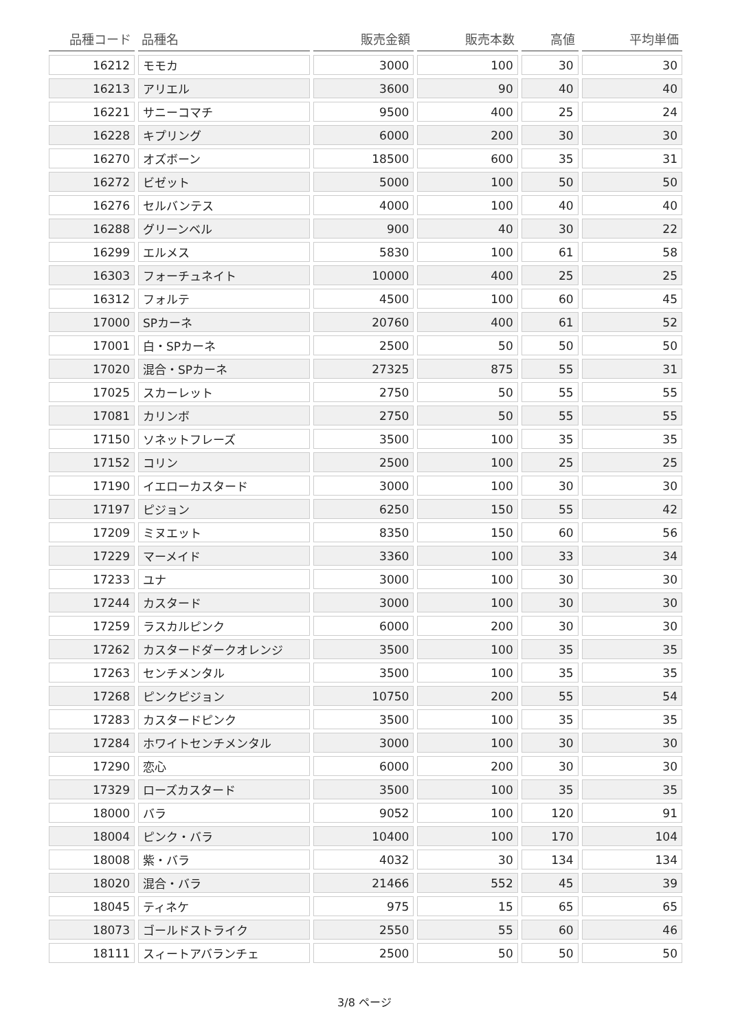| 品種コード | 品種名 | 販売金額 | 販売本数 | 高値 | 平均単価 |
| --- | --- | --- | --- | --- | --- |
| 16212 | モモカ | 3000 | 100 | 30 | 30 |
| 16213 | アリエル | 3600 | 90 | 40 | 40 |
| 16221 | サニーコマチ | 9500 | 400 | 25 | 24 |
| 16228 | キプリング | 6000 | 200 | 30 | 30 |
| 16270 | オズボーン | 18500 | 600 | 35 | 31 |
| 16272 | ビゼット | 5000 | 100 | 50 | 50 |
| 16276 | セルバンテス | 4000 | 100 | 40 | 40 |
| 16288 | グリーンベル | 900 | 40 | 30 | 22 |
| 16299 | エルメス | 5830 | 100 | 61 | 58 |
| 16303 | フォーチュネイト | 10000 | 400 | 25 | 25 |
| 16312 | フォルテ | 4500 | 100 | 60 | 45 |
| 17000 | SPカーネ | 20760 | 400 | 61 | 52 |
| 17001 | 白・SPカーネ | 2500 | 50 | 50 | 50 |
| 17020 | 混合・SPカーネ | 27325 | 875 | 55 | 31 |
| 17025 | スカーレット | 2750 | 50 | 55 | 55 |
| 17081 | カリンボ | 2750 | 50 | 55 | 55 |
| 17150 | ソネットフレーズ | 3500 | 100 | 35 | 35 |
| 17152 | コリン | 2500 | 100 | 25 | 25 |
| 17190 | イエローカスタード | 3000 | 100 | 30 | 30 |
| 17197 | ピジョン | 6250 | 150 | 55 | 42 |
| 17209 | ミヌエット | 8350 | 150 | 60 | 56 |
| 17229 | マーメイド | 3360 | 100 | 33 | 34 |
| 17233 | ユナ | 3000 | 100 | 30 | 30 |
| 17244 | カスタード | 3000 | 100 | 30 | 30 |
| 17259 | ラスカルピンク | 6000 | 200 | 30 | 30 |
| 17262 | カスタードダークオレンジ | 3500 | 100 | 35 | 35 |
| 17263 | センチメンタル | 3500 | 100 | 35 | 35 |
| 17268 | ピンクピジョン | 10750 | 200 | 55 | 54 |
| 17283 | カスタードピンク | 3500 | 100 | 35 | 35 |
| 17284 | ホワイトセンチメンタル | 3000 | 100 | 30 | 30 |
| 17290 | 恋心 | 6000 | 200 | 30 | 30 |
| 17329 | ローズカスタード | 3500 | 100 | 35 | 35 |
| 18000 | バラ | 9052 | 100 | 120 | 91 |
| 18004 | ピンク・バラ | 10400 | 100 | 170 | 104 |
| 18008 | 紫・バラ | 4032 | 30 | 134 | 134 |
| 18020 | 混合・バラ | 21466 | 552 | 45 | 39 |
| 18045 | ティネケ | 975 | 15 | 65 | 65 |
| 18073 | ゴールドストライク | 2550 | 55 | 60 | 46 |
| 18111 | スィートアバランチェ | 2500 | 50 | 50 | 50 |
3/8 ページ